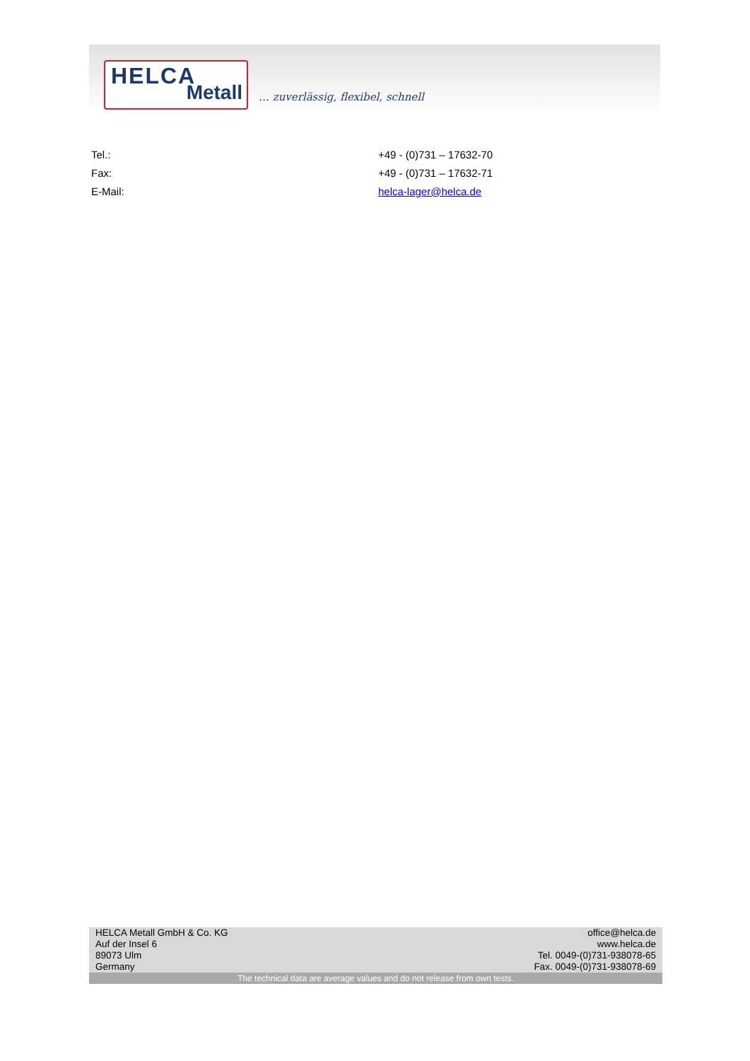HELCA
Metall
… zuverlässig, flexibel, schnell
| Tel.: | +49 - (0)731 – 17632-70 |
| Fax: | +49 - (0)731 – 17632-71 |
| E-Mail: | helca-lager@helca.de |
HELCA Metall GmbH & Co. KG
Auf der Insel 6
89073 Ulm
Germany
office@helca.de
www.helca.de
Tel. 0049-(0)731-938078-65
Fax. 0049-(0)731-938078-69
The technical data are average values and do not release from own tests.